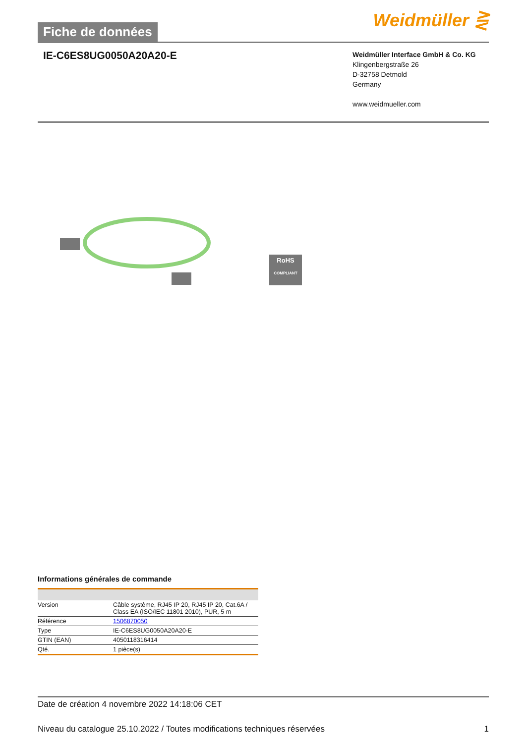Fiche de données
Weidmüller ⋛
IE-C6ES8UG0050A20A20-E
Weidmüller Interface GmbH & Co. KG
Klingenbergstraße 26
D-32758 Detmold
Germany
www.weidmueller.com
RoHS
COMPLIANT
Informations générales de commande
| Version | Câble système, RJ45 IP 20, RJ45 IP 20, Cat.6A / Class EA (ISO/IEC 11801 2010), PUR, 5 m |
| Référence | 1506870050 |
| Type | IE-C6ES8UG0050A20A20-E |
| GTIN (EAN) | 4050118316414 |
| Qté. | 1 pièce(s) |
Date de création 4 novembre 2022 14:18:06 CET
Niveau du catalogue 25.10.2022 / Toutes modifications techniques réservées 1